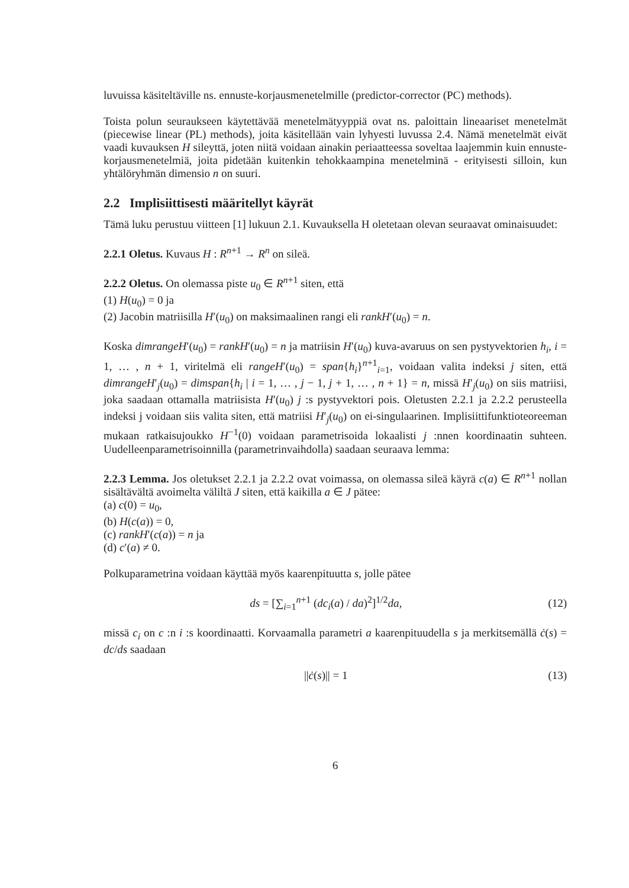luvuissa käsiteltäville ns. ennuste-korjausmenetelmille (predictor-corrector (PC) methods).
Toista polun seuraukseen käytettävää menetelmätyyppiä ovat ns. paloittain lineaariset menetelmät (piecewise linear (PL) methods), joita käsitellään vain lyhyesti luvussa 2.4. Nämä menetelmät eivät vaadi kuvauksen H sileyttä, joten niitä voidaan ainakin periaatteessa soveltaa laajemmin kuin ennuste-korjausmenetelmiä, joita pidetään kuitenkin tehokkaampina menetelminä - erityisesti silloin, kun yhtälöryhmän dimensio n on suuri.
2.2 Implisiittisesti määritellyt käyrät
Tämä luku perustuu viitteen [1] lukuun 2.1. Kuvauksella H oletetaan olevan seuraavat ominaisuudet:
2.2.1 Oletus. Kuvaus H : R<sup>n+1</sup> → R<sup>n</sup> on sileä.
2.2.2 Oletus. On olemassa piste u<sub>0</sub> ∈ R<sup>n+1</sup> siten, että
(1) H(u<sub>0</sub>) = 0 ja
(2) Jacobin matriisilla H′(u<sub>0</sub>) on maksimaalinen rangi eli rankH′(u<sub>0</sub>) = n.
Koska dimrangeH′(u<sub>0</sub>) = rankH′(u<sub>0</sub>) = n ja matriisin H′(u<sub>0</sub>) kuva-avaruus on sen pystyvektorien h<sub>i</sub>, i = 1, … , n + 1, viritelmä eli rangeH′(u<sub>0</sub>) = span{h<sub>i</sub>}<sup>n+1</sup><sub>i=1</sub>, voidaan valita indeksi j siten, että dimrangeH′<sub>j</sub>(u<sub>0</sub>) = dimspan{h<sub>i</sub> | i = 1, … , j − 1, j + 1, … , n + 1} = n, missä H′<sub>j</sub>(u<sub>0</sub>) on siis matriisi, joka saadaan ottamalla matriisista H′(u<sub>0</sub>) j :s pystyvektori pois. Oletusten 2.2.1 ja 2.2.2 perusteella indeksi j voidaan siis valita siten, että matriisi H′<sub>j</sub>(u<sub>0</sub>) on ei-singulaarinen. Implisiittifunktioteoreeman mukaan ratkaisujoukko H<sup>−1</sup>(0) voidaan parametrisoida lokaalisti j :nnen koordinaatin suhteen. Uudelleenparametrisoinnilla (parametrinvaihdolla) saadaan seuraava lemma:
2.2.3 Lemma. Jos oletukset 2.2.1 ja 2.2.2 ovat voimassa, on olemassa sileä käyrä c(a) ∈ R<sup>n+1</sup> nollan sisältävältä avoimelta väliltä J siten, että kaikilla a ∈ J pätee:
(a) c(0) = u<sub>0</sub>,
(b) H(c(a)) = 0,
(c) rankH′(c(a)) = n ja
(d) c′(a) ≠ 0.
Polkuparametrina voidaan käyttää myös kaarenpituutta s, jolle pätee
ds = [∑<sub>i=1</sub><sup>n+1</sup> (dc<sub>i</sub>(a) / da)<sup>2</sup>]<sup>1/2</sup>da, (12)
missä c<sub>i</sub> on c :n i :s koordinaatti. Korvaamalla parametri a kaarenpituudella s ja merkitsemällä ċ(s) = dc/ds saadaan
||ċ(s)|| = 1 (13)
6